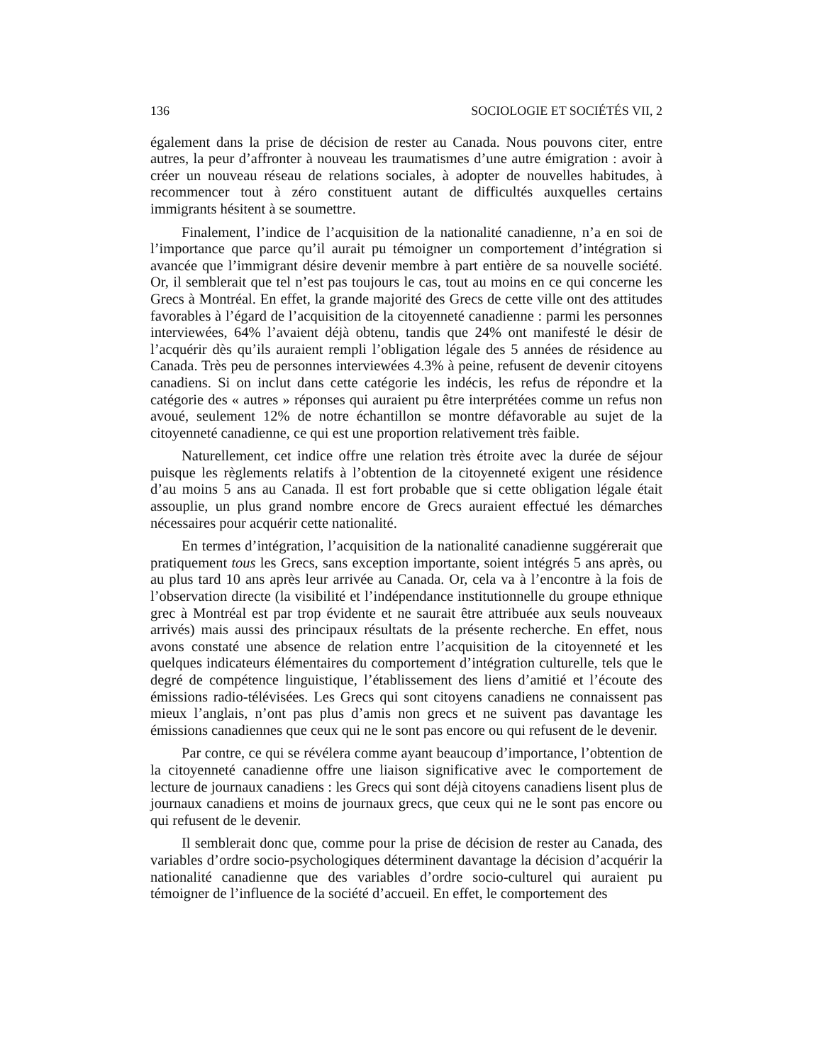136 SOCIOLOGIE ET SOCIÉTÉS VII, 2
également dans la prise de décision de rester au Canada. Nous pouvons citer, entre autres, la peur d’affronter à nouveau les traumatismes d’une autre émigration : avoir à créer un nouveau réseau de relations sociales, à adopter de nouvelles habitudes, à recommencer tout à zéro constituent autant de difficultés auxquelles certains immigrants hésitent à se soumettre.
Finalement, l’indice de l’acquisition de la nationalité canadienne, n’a en soi de l’importance que parce qu’il aurait pu témoigner un comportement d’intégration si avancée que l’immigrant désire devenir membre à part entière de sa nouvelle société. Or, il semblerait que tel n’est pas toujours le cas, tout au moins en ce qui concerne les Grecs à Montréal. En effet, la grande majorité des Grecs de cette ville ont des attitudes favorables à l’égard de l’acquisition de la citoyenneté canadienne : parmi les personnes interviewées, 64% l’avaient déjà obtenu, tandis que 24% ont manifesté le désir de l’acquérir dès qu’ils auraient rempli l’obligation légale des 5 années de résidence au Canada. Très peu de personnes interviewées 4.3% à peine, refusent de devenir citoyens canadiens. Si on inclut dans cette catégorie les indécis, les refus de répondre et la catégorie des « autres » réponses qui auraient pu être interprétées comme un refus non avoué, seulement 12% de notre échantillon se montre défavorable au sujet de la citoyenneté canadienne, ce qui est une proportion relativement très faible.
Naturellement, cet indice offre une relation très étroite avec la durée de séjour puisque les règlements relatifs à l’obtention de la citoyenneté exigent une résidence d’au moins 5 ans au Canada. Il est fort probable que si cette obligation légale était assouplie, un plus grand nombre encore de Grecs auraient effectué les démarches nécessaires pour acquérir cette nationalité.
En termes d’intégration, l’acquisition de la nationalité canadienne suggérerait que pratiquement tous les Grecs, sans exception importante, soient intégrés 5 ans après, ou au plus tard 10 ans après leur arrivée au Canada. Or, cela va à l’encontre à la fois de l’observation directe (la visibilité et l’indépendance institutionnelle du groupe ethnique grec à Montréal est par trop évidente et ne saurait être attribuée aux seuls nouveaux arrivés) mais aussi des principaux résultats de la présente recherche. En effet, nous avons constaté une absence de relation entre l’acquisition de la citoyenneté et les quelques indicateurs élémentaires du comportement d’intégration culturelle, tels que le degré de compétence linguistique, l’établissement des liens d’amitié et l’écoute des émissions radio-télévisées. Les Grecs qui sont citoyens canadiens ne connaissent pas mieux l’anglais, n’ont pas plus d’amis non grecs et ne suivent pas davantage les émissions canadiennes que ceux qui ne le sont pas encore ou qui refusent de le devenir.
Par contre, ce qui se révélera comme ayant beaucoup d’importance, l’obtention de la citoyenneté canadienne offre une liaison significative avec le comportement de lecture de journaux canadiens : les Grecs qui sont déjà citoyens canadiens lisent plus de journaux canadiens et moins de journaux grecs, que ceux qui ne le sont pas encore ou qui refusent de le devenir.
Il semblerait donc que, comme pour la prise de décision de rester au Canada, des variables d’ordre socio-psychologiques déterminent davantage la décision d’acquérir la nationalité canadienne que des variables d’ordre socio-culturel qui auraient pu témoigner de l’influence de la société d’accueil. En effet, le comportement des